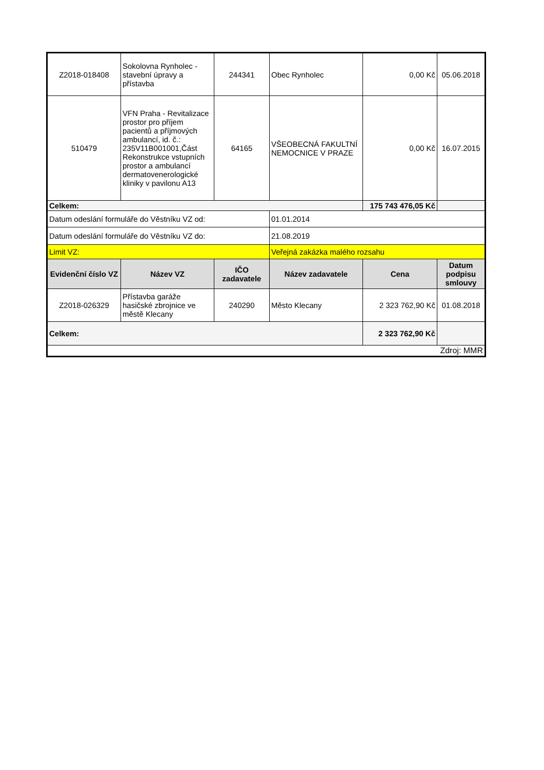| Z2018-018408 | Sokolovna Rynholec - stavební úpravy a přístavba | 244341 | Obec Rynholec | 0,00 Kč | 05.06.2018 |
| 510479 | VFN Praha - Revitalizace prostor pro příjem pacientů a příjmových ambulancí, id. č.: 235V11B001001,Část Rekonstrukce vstupních prostor a ambulancí dermatovenerologické kliniky v pavilonu A13 | 64165 | VŠEOBECNÁ FAKULTNÍ NEMOCNICE V PRAZE | 0,00 Kč | 16.07.2015 |
| Celkem: | | | | 175 743 476,05 Kč | |
| Datum odeslání formuláře do Věstníku VZ od: | | | 01.01.2014 | | |
| Datum odeslání formuláře do Věstníku VZ do: | | | 21.08.2019 | | |
| Limit VZ: | | | Veřejná zakázka malého rozsahu | | |
| Evidenční číslo VZ | Název VZ | IČO zadavatele | Název zadavatele | Cena | Datum podpisu smlouvy |
| Z2018-026329 | Přístavba garáže hasičské zbrojnice ve městě Klecany | 240290 | Město Klecany | 2 323 762,90 Kč | 01.08.2018 |
| Celkem: | | | | 2 323 762,90 Kč | |
| Zdroj: MMR | | | | | |